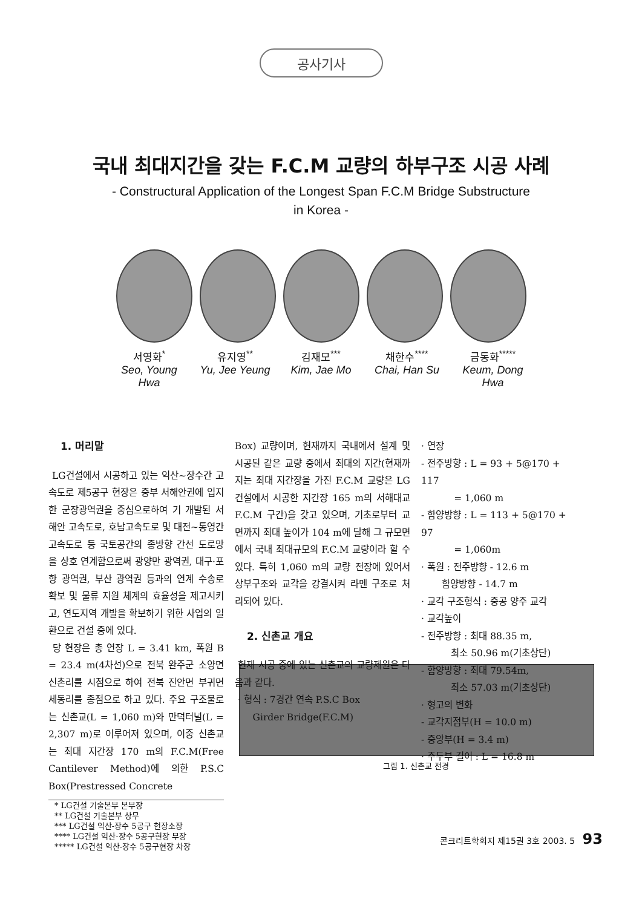공사기사
국내 최대지간을 갖는 F.C.M 교량의 하부구조 시공 사례
- Constructural Application of the Longest Span F.C.M Bridge Substructure
in Korea -
서영화<sup>*</sup>
Seo, Young Hwa
유지영<sup>**</sup>
Yu, Jee Yeung
김재모<sup>***</sup>
Kim, Jae Mo
채한수<sup>****</sup>
Chai, Han Su
금동화<sup>*****</sup>
Keum, Dong Hwa
1. 머리말
LG건설에서 시공하고 있는 익산~장수간 고속도로 제5공구 현장은 중부 서해안권에 입지한 군장광역권을 중심으로하여 기 개발된 서해안 고속도로, 호남고속도로 및 대전~통영간 고속도로 등 국토공간의 종방향 간선 도로망을 상호 연계함으로써 광양만 광역권, 대구·포항 광역권, 부산 광역권 등과의 연계 수송로 확보 및 물류 지원 체계의 효율성을 제고시키고, 연도지역 개발을 확보하기 위한 사업의 일환으로 건설 중에 있다.
당 현장은 총 연장 L = 3.41 km, 폭원 B = 23.4 m(4차선)으로 전북 완주군 소양면 신촌리를 시점으로 하여 전북 진안면 부귀면 세동리를 종점으로 하고 있다. 주요 구조물로는 신촌교(L = 1,060 m)와 만덕터널(L = 2,307 m)로 이루어져 있으며, 이중 신촌교는 최대 지간장 170 m의 F.C.M(Free Cantilever Method)에 의한 P.S.C Box(Prestressed Concrete
* LG건설 기술본부 본부장
** LG건설 기술본부 상무
*** LG건설 익산-장수 5공구 현장소장
**** LG건설 익산-장수 5공구현장 부장
***** LG건설 익산-장수 5공구현장 차장
Box) 교량이며, 현재까지 국내에서 설계 및 시공된 같은 교량 중에서 최대의 지간(현재까지는 최대 지간장을 가진 F.C.M 교량은 LG건설에서 시공한 지간장 165 m의 서해대교 F.C.M 구간)을 갖고 있으며, 기초로부터 교면까지 최대 높이가 104 m에 달해 그 규모면에서 국내 최대규모의 F.C.M 교량이라 할 수 있다. 특히 1,060 m의 교량 전장에 있어서 상부구조와 교각을 강결시켜 라멘 구조로 처리되어 있다.
2. 신촌교 개요
현재 시공 중에 있는 신촌교의 교량제원은 다음과 같다.
· 형식 : 7경간 연속 P.S.C Box
Girder Bridge(F.C.M)
· 연장
- 전주방향 : L = 93 + 5@170 + 117
= 1,060 m
- 함양방향 : L = 113 + 5@170 + 97
= 1,060m
· 폭원 : 전주방향 - 12.6 m
함양방향 - 14.7 m
· 교각 구조형식 : 중공 양주 교각
· 교각높이
- 전주방향 : 최대 88.35 m,
최소 50.96 m(기초상단)
- 함양방향 : 최대 79.54m,
최소 57.03 m(기초상단)
· 형고의 변화
- 교각지점부(H = 10.0 m)
- 중앙부(H = 3.4 m)
· 주두부 길이 : L = 16.8 m
그림 1. 신촌교 전경
콘크리트학회지 제15권 3호 2003. 5 93